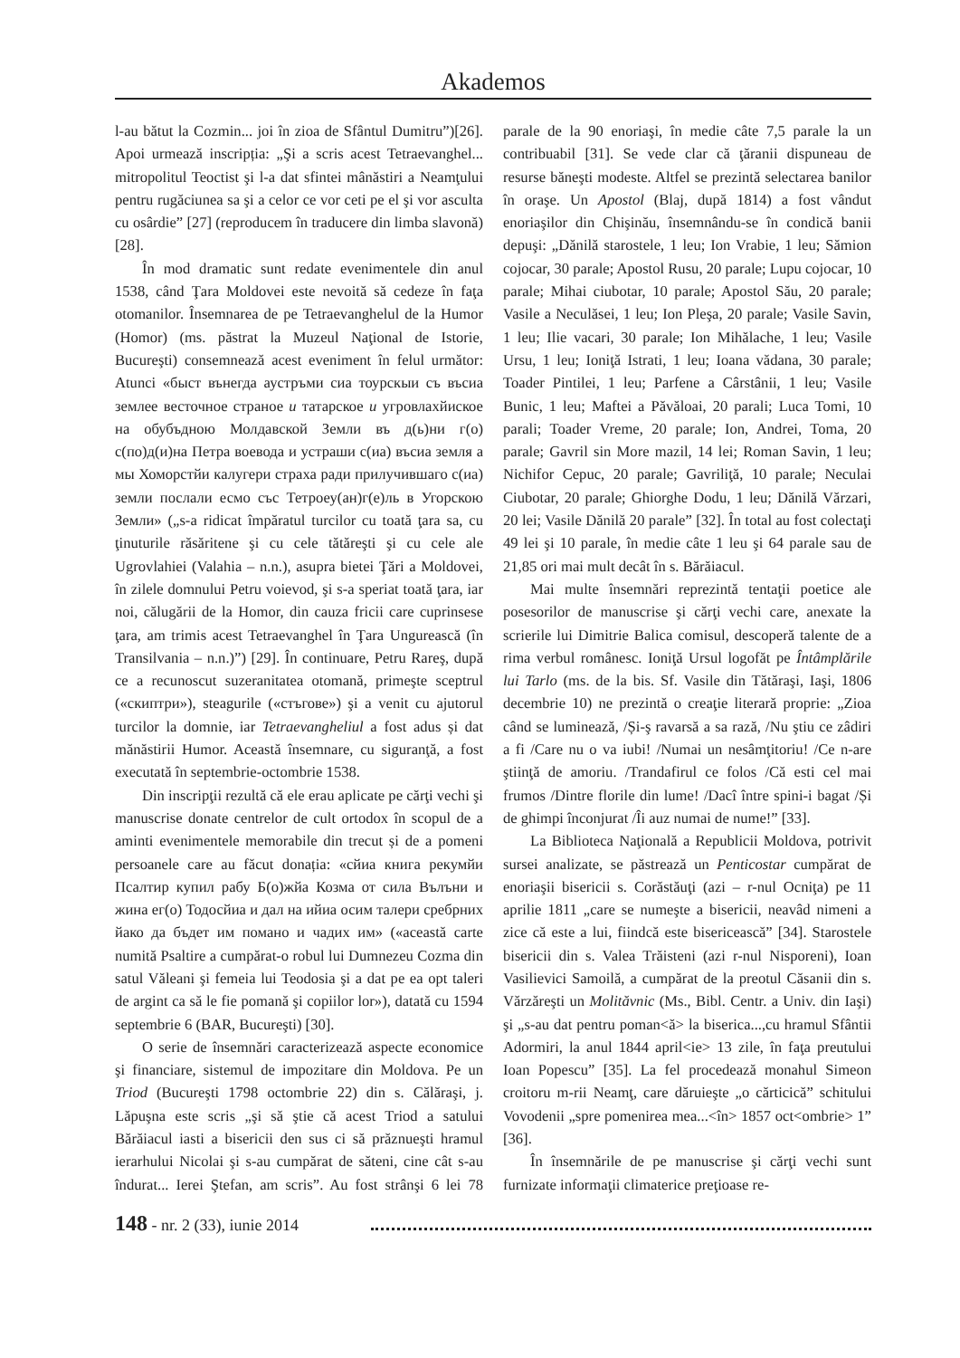Akademos
l-au bătut la Cozmin... joi în zioa de Sfântul Dumitru”)[26]. Apoi urmează inscripția: „Şi a scris acest Tetraevanghel... mitropolitul Teoctist şi l-a dat sfintei mânăstiri a Neamţului pentru rugăciunea sa şi a celor ce vor ceti pe el şi vor asculta cu osârdie” [27] (reproducem în traducere din limba slavonă) [28].
În mod dramatic sunt redate evenimentele din anul 1538, când Ţara Moldovei este nevoită să cedeze în faţa otomanilor. Însemnarea de pe Tetraevanghelul de la Humor (Homor) (ms. păstrat la Muzeul Naţional de Istorie, Bucureşti) consemnează acest eveniment în felul următor: Atunci «быст вънегда аустръми сиа тоурскыи съ въсиа землее весточное страное и татарское и угровлахйиское на обубъдною Молдавской Земли въ д(ь)ни г(о) с(по)д(и)на Петра воевода и устраши с(иа) въсиа земля а мы Хоморстйи калугери страха ради прилучившаго с(иа) земли послали есмо със Тетроеу(ан)г(е)ль в Угорскою Земли» („s-a ridicat împăratul turcilor cu toată ţara sa, cu ţinuturile răsăritene şi cu cele tătăreşti şi cu cele ale Ugrovlahiei (Valahia – n.n.), asupra bietei Ţări a Moldovei, în zilele domnului Petru voievod, şi s-a speriat toată ţara, iar noi, călugării de la Homor, din cauza fricii care cuprinsese ţara, am trimis acest Tetraevanghel în Ţara Ungurească (în Transilvania – n.n.)”) [29]. În continuare, Petru Rareş, după ce a recunoscut suzeranitatea otomană, primeşte sceptrul («скиптри»), steagurile («стъгове») şi a venit cu ajutorul turcilor la domnie, iar Tetraevangheliul a fost adus și dat mănăstirii Humor. Această însemnare, cu siguranţă, a fost executată în septembrie-octombrie 1538.
Din inscripţii rezultă că ele erau aplicate pe cărţi vechi şi manuscrise donate centrelor de cult ortodox în scopul de a aminti evenimentele memorabile din trecut și de a pomeni persoanele care au făcut donația: «сйиа книга рекумйи Псалтир купил рабу Б(о)жйа Козма от сила Вълъни и жина ег(о) Тодосйиа и дал на ийиа осим талери сребрних йако да бъдет им помано и чадих им» («această carte numită Psaltire a cumpărat-o robul lui Dumnezeu Cozma din satul Văleani şi femeia lui Teodosia şi a dat pe ea opt taleri de argint ca să le fie pomană şi copiilor lor»), datată cu 1594 septembrie 6 (BAR, Bucureşti) [30].
O serie de însemnări caracterizează aspecte economice şi financiare, sistemul de impozitare din Moldova. Pe un Triod (Bucureşti 1798 octombrie 22) din s. Călăraşi, j. Lăpuşna este scris „şi să ştie că acest Triod a satului Bărăiacul iasti a bisericii den sus ci să prăznueşti hramul ierarhului Nicolai şi s-au cumpărat de săteni, cine cât s-au îndurat... Ierei Ştefan, am scris”. Au fost strânşi 6 lei 78 parale de la 90 enoriaşi, în medie câte 7,5 parale la un contribuabil [31]. Se vede clar că ţăranii dispuneau de resurse băneşti modeste. Altfel se prezintă selectarea banilor în oraşe. Un Apostol (Blaj, după 1814) a fost vândut enoriaşilor din Chişinău, însemnându-se în condică banii depuşi: „Dănilă starostele, 1 leu; Ion Vrabie, 1 leu; Sămion cojocar, 30 parale; Apostol Rusu, 20 parale; Lupu cojocar, 10 parale; Mihai ciubotar, 10 parale; Apostol Său, 20 parale; Vasile a Neculăsei, 1 leu; Ion Pleşa, 20 parale; Vasile Savin, 1 leu; Ilie vacari, 30 parale; Ion Mihălache, 1 leu; Vasile Ursu, 1 leu; Ioniţă Istrati, 1 leu; Ioana vădana, 30 parale; Toader Pintilei, 1 leu; Parfene a Cârstânii, 1 leu; Vasile Bunic, 1 leu; Maftei a Păvăloai, 20 parali; Luca Tomi, 10 parali; Toader Vreme, 20 parale; Ion, Andrei, Toma, 20 parale; Gavril sin More mazil, 14 lei; Roman Savin, 1 leu; Nichifor Cepuc, 20 parale; Gavriliţă, 10 parale; Neculai Ciubotar, 20 parale; Ghiorghe Dodu, 1 leu; Dănilă Vărzari, 20 lei; Vasile Dănilă 20 parale” [32]. În total au fost colectaţi 49 lei şi 10 parale, în medie câte 1 leu şi 64 parale sau de 21,85 ori mai mult decât în s. Bărăiacul.
Mai multe însemnări reprezintă tentaţii poetice ale posesorilor de manuscrise şi cărţi vechi care, anexate la scrierile lui Dimitrie Balica comisul, descoperă talente de a rima verbul românesc. Ioniţă Ursul logofăt pe Întâmplările lui Tarlo (ms. de la bis. Sf. Vasile din Tătăraşi, Iaşi, 1806 decembrie 10) ne prezintă o creaţie literară proprie: „Zioa când se luminează, /Și-ş ravarsă a sa rază, /Nu ştiu ce zâdiri a fi /Care nu o va iubi! /Numai un nesâmţitoriu! /Ce n-are ştiinţă de amoriu. /Trandafirul ce folos /Că esti cel mai frumos /Dintre florile din lume! /Dacî întrе spini-i bagat /Și de ghimpi înconjurat /Îi auz numai de nume!” [33].
La Biblioteca Naţională a Republicii Moldova, potrivit sursei analizate, se păstrează un Penticostar cumpărat de enoriaşii bisericii s. Corăstăuţi (azi – r-nul Ocniţa) pe 11 aprilie 1811 „care se numeşte a bisericii, neavâd nimeni a zice că este a lui, fiindcă este bisericească” [34]. Starostele bisericii din s. Valea Trăisteni (azi r-nul Nisporeni), Ioan Vasilievici Samoilă, a cumpărat de la preotul Căsanii din s. Vărzăreşti un Molităvnic (Ms., Bibl. Centr. a Univ. din Iaşi) şi „s-au dat pentru poman<ă> la biserica...,cu hramul Sfântii Adormiri, la anul 1844 april<ie> 13 zile, în faţa preutului Ioan Popescu” [35]. La fel procedează monahul Simeon croitoru m-rii Neamţ, care dăruieşte „o cărticică” schitului Vovodenii „spre pomenirea mea...<în> 1857 oct<ombrie> 1” [36].
În însemnările de pe manuscrise şi cărţi vechi sunt furnizate informaţii climaterice preţioase re-
148 - nr. 2 (33), iunie 2014